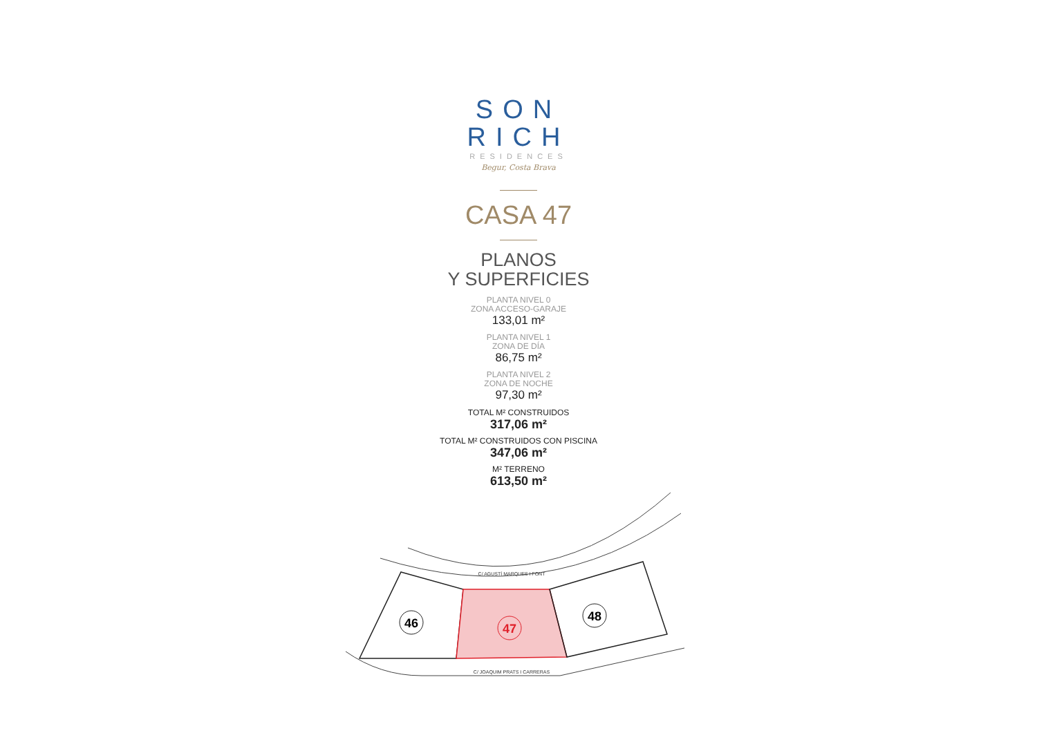SON
RICH
RESIDENCES
Begur, Costa Brava
CASA 47
PLANOS
Y SUPERFICIES
PLANTA NIVEL 0
ZONA ACCESO-GARAJE
133,01 m²
PLANTA NIVEL 1
ZONA DE DÍA
86,75 m²
PLANTA NIVEL 2
ZONA DE NOCHE
97,30 m²
TOTAL M² CONSTRUIDOS
317,06 m²
TOTAL M² CONSTRUIDOS CON PISCINA
347,06 m²
M² TERRENO
613,50 m²
46
47
48
C/ AGUSTÍ MARQUES I FONT
C/ JOAQUIM PRATS I CARRERAS